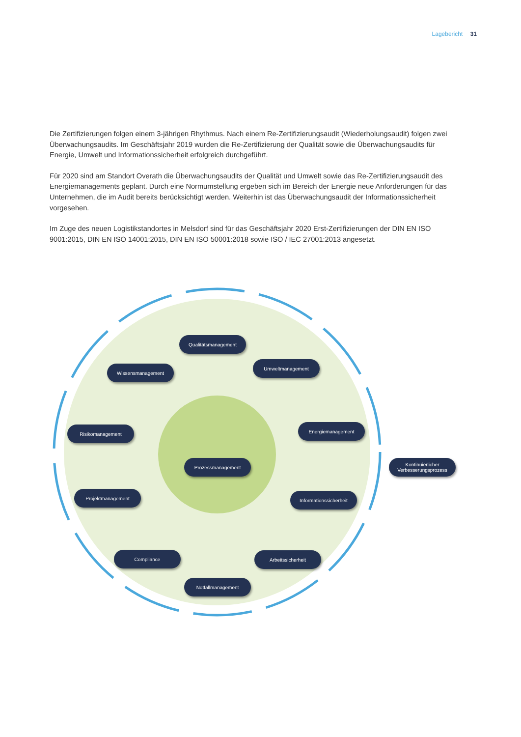Lagebericht 31
Die Zertifizierungen folgen einem 3-jährigen Rhythmus. Nach einem Re-Zertifizierungsaudit (Wiederholungsaudit) folgen zwei Überwachungsaudits. Im Geschäftsjahr 2019 wurden die Re-Zertifizierung der Qualität sowie die Überwachungsaudits für Energie, Umwelt und Informationssicherheit erfolgreich durchgeführt.
Für 2020 sind am Standort Overath die Überwachungsaudits der Qualität und Umwelt sowie das Re-Zertifizierungsaudit des Energiemanagements geplant. Durch eine Normumstellung ergeben sich im Bereich der Energie neue Anforderungen für das Unternehmen, die im Audit bereits berücksichtigt werden. Weiterhin ist das Überwachungsaudit der Informationssicherheit vorgesehen.
Im Zuge des neuen Logistikstandortes in Melsdorf sind für das Geschäftsjahr 2020 Erst-Zertifizierungen der DIN EN ISO 9001:2015, DIN EN ISO 14001:2015, DIN EN ISO 50001:2018 sowie ISO / IEC 27001:2013 angesetzt.
Qualitätsmanagement
Wissensmanagement
Umweltmanagement
Risikomanagement Energiemanagement
Prozessmanagement
Kontinuierlicher Verbesserungsprozess
Projektmanagement Informationssicherheit
Compliance Arbeitssicherheit
Notfallmanagement